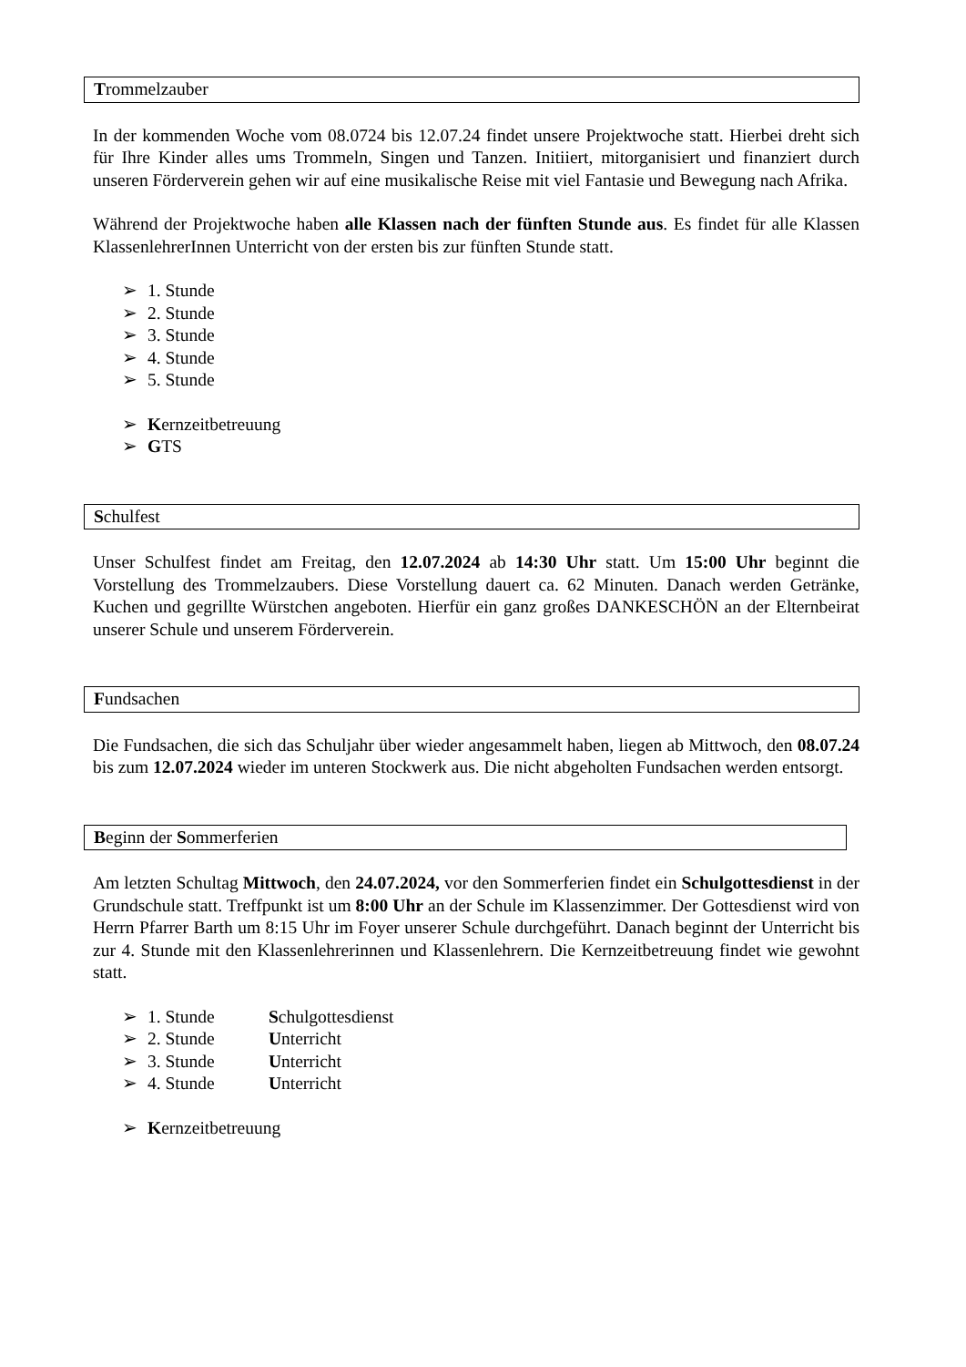Trommelzauber
In der kommenden Woche vom 08.0724 bis 12.07.24 findet unsere Projektwoche statt. Hierbei dreht sich für Ihre Kinder alles ums Trommeln, Singen und Tanzen. Initiiert, mitorganisiert und finanziert durch unseren Förderverein gehen wir auf eine musikalische Reise mit viel Fantasie und Bewegung nach Afrika.
Während der Projektwoche haben alle Klassen nach der fünften Stunde aus. Es findet für alle Klassen KlassenlehrerInnen Unterricht von der ersten bis zur fünften Stunde statt.
➢ 1. Stunde
➢ 2. Stunde
➢ 3. Stunde
➢ 4. Stunde
➢ 5. Stunde
➢ Kernzeitbetreuung
➢ GTS
Schulfest
Unser Schulfest findet am Freitag, den 12.07.2024 ab 14:30 Uhr statt. Um 15:00 Uhr beginnt die Vorstellung des Trommelzaubers. Diese Vorstellung dauert ca. 62 Minuten. Danach werden Getränke, Kuchen und gegrillte Würstchen angeboten. Hierfür ein ganz großes DANKESCHÖN an der Elternbeirat unserer Schule und unserem Förderverein.
Fundsachen
Die Fundsachen, die sich das Schuljahr über wieder angesammelt haben, liegen ab Mittwoch, den 08.07.24 bis zum 12.07.2024 wieder im unteren Stockwerk aus. Die nicht abgeholten Fundsachen werden entsorgt.
Beginn der Sommerferien
Am letzten Schultag Mittwoch, den 24.07.2024, vor den Sommerferien findet ein Schulgottesdienst in der Grundschule statt. Treffpunkt ist um 8:00 Uhr an der Schule im Klassenzimmer. Der Gottesdienst wird von Herrn Pfarrer Barth um 8:15 Uhr im Foyer unserer Schule durchgeführt. Danach beginnt der Unterricht bis zur 4. Stunde mit den Klassenlehrerinnen und Klassenlehrern. Die Kernzeitbetreuung findet wie gewohnt statt.
➢ 1. Stunde Schulgottesdienst
➢ 2. Stunde Unterricht
➢ 3. Stunde Unterricht
➢ 4. Stunde Unterricht
➢ Kernzeitbetreuung